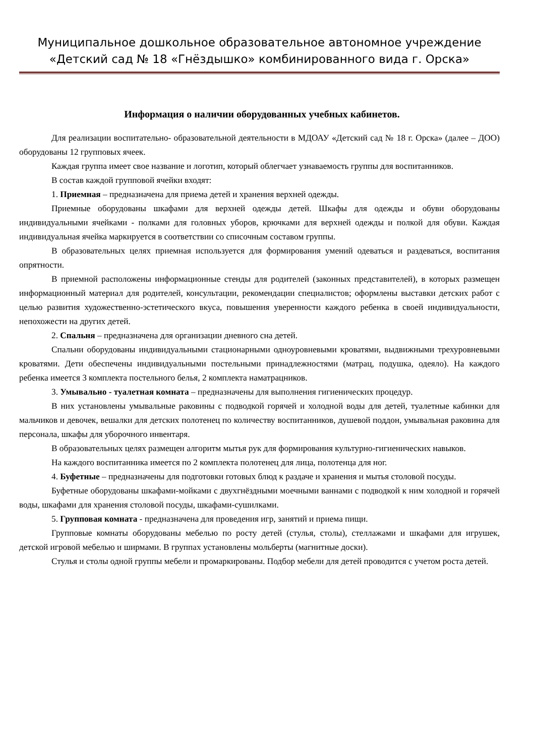Муниципальное дошкольное образовательное автономное учреждение
«Детский сад № 18 «Гнёздышко» комбинированного вида г. Орска»
Информация о наличии оборудованных учебных кабинетов.
Для реализации воспитательно- образовательной деятельности в МДОАУ «Детский сад № 18 г. Орска» (далее – ДОО) оборудованы 12 групповых ячеек.
Каждая группа имеет свое название и логотип, который облегчает узнаваемость группы для воспитанников.
В состав каждой групповой ячейки входят:
1. Приемная – предназначена для приема детей и хранения верхней одежды.
Приемные оборудованы шкафами для верхней одежды детей. Шкафы для одежды и обуви оборудованы индивидуальными ячейками - полками для головных уборов, крючками для верхней одежды и полкой для обуви. Каждая индивидуальная ячейка маркируется в соответствии со списочным составом группы.
В образовательных целях приемная используется для формирования умений одеваться и раздеваться, воспитания опрятности.
В приемной расположены информационные стенды для родителей (законных представителей), в которых размещен информационный материал для родителей, консультации, рекомендации специалистов; оформлены выставки детских работ с целью развития художественно-эстетического вкуса, повышения уверенности каждого ребенка в своей индивидуальности, непохожести на других детей.
2. Спальня – предназначена для организации дневного сна детей.
Спальни оборудованы индивидуальными стационарными одноуровневыми кроватями, выдвижными трехуровневыми кроватями. Дети обеспечены индивидуальными постельными принадлежностями (матрац, подушка, одеяло). На каждого ребенка имеется 3 комплекта постельного белья, 2 комплекта наматрацников.
3. Умывально - туалетная комната – предназначены для выполнения гигиенических процедур.
В них установлены умывальные раковины с подводкой горячей и холодной воды для детей, туалетные кабинки для мальчиков и девочек, вешалки для детских полотенец по количеству воспитанников, душевой поддон, умывальная раковина для персонала, шкафы для уборочного инвентаря.
В образовательных целях размещен алгоритм мытья рук для формирования культурно-гигиенических навыков.
На каждого воспитанника имеется по 2 комплекта полотенец для лица, полотенца для ног.
4. Буфетные – предназначены для подготовки готовых блюд к раздаче и хранения и мытья столовой посуды.
Буфетные оборудованы шкафами-мойками с двухгнёздными моечными ваннами с подводкой к ним холодной и горячей воды, шкафами для хранения столовой посуды, шкафами-сушилками.
5. Групповая комната - предназначена для проведения игр, занятий и приема пищи.
Групповые комнаты оборудованы мебелью по росту детей (стулья, столы), стеллажами и шкафами для игрушек, детской игровой мебелью и ширмами. В группах установлены мольберты (магнитные доски).
Стулья и столы одной группы мебели и промаркированы. Подбор мебели для детей проводится с учетом роста детей.